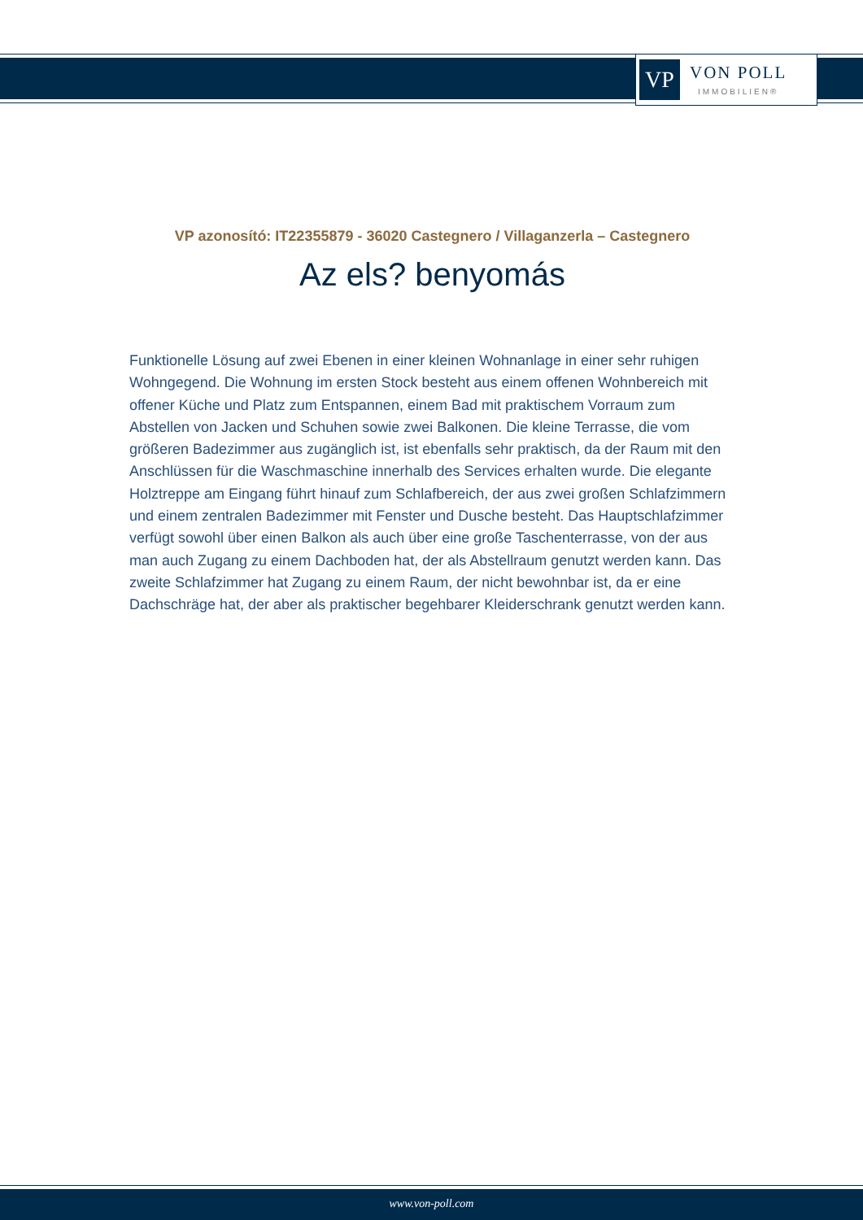VP
VON POLL
IMMOBILIEN®
VP azonosító: IT22355879 - 36020 Castegnero / Villaganzerla – Castegnero
Az els? benyomás
Funktionelle Lösung auf zwei Ebenen in einer kleinen Wohnanlage in einer sehr ruhigen Wohngegend. Die Wohnung im ersten Stock besteht aus einem offenen Wohnbereich mit offener Küche und Platz zum Entspannen, einem Bad mit praktischem Vorraum zum Abstellen von Jacken und Schuhen sowie zwei Balkonen. Die kleine Terrasse, die vom größeren Badezimmer aus zugänglich ist, ist ebenfalls sehr praktisch, da der Raum mit den Anschlüssen für die Waschmaschine innerhalb des Services erhalten wurde. Die elegante Holztreppe am Eingang führt hinauf zum Schlafbereich, der aus zwei großen Schlafzimmern und einem zentralen Badezimmer mit Fenster und Dusche besteht. Das Hauptschlafzimmer verfügt sowohl über einen Balkon als auch über eine große Taschenterrasse, von der aus man auch Zugang zu einem Dachboden hat, der als Abstellraum genutzt werden kann. Das zweite Schlafzimmer hat Zugang zu einem Raum, der nicht bewohnbar ist, da er eine Dachschräge hat, der aber als praktischer begehbarer Kleiderschrank genutzt werden kann.
www.von-poll.com